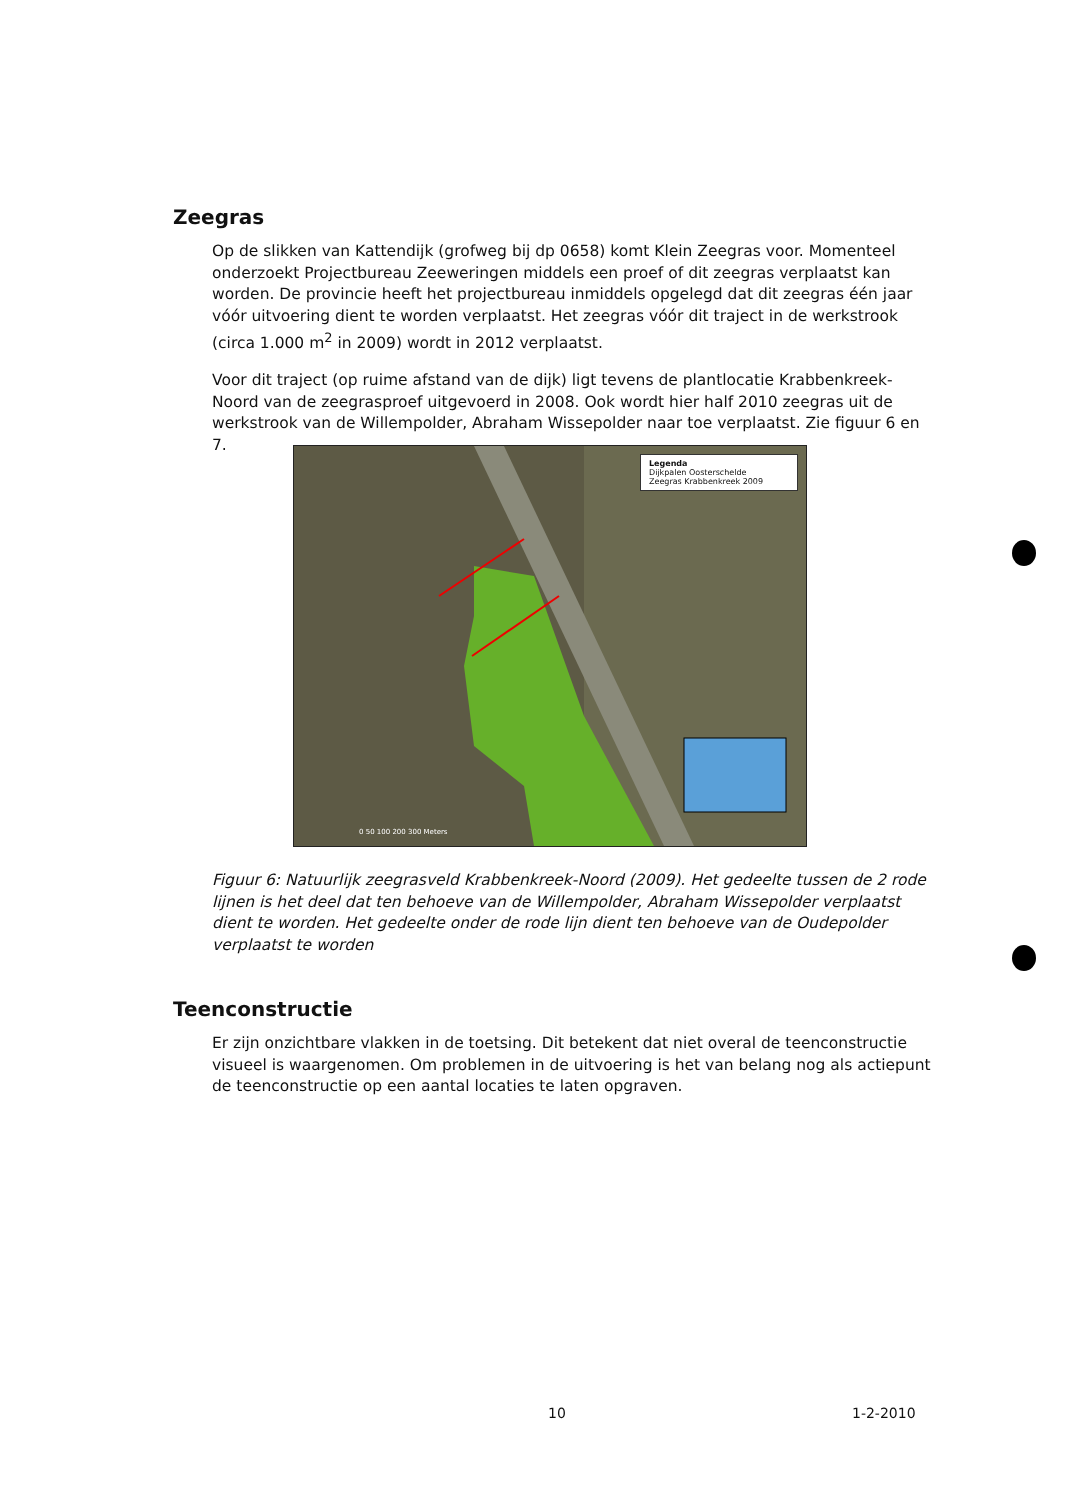Zeegras
Op de slikken van Kattendijk (grofweg bij dp 0658) komt Klein Zeegras voor. Momenteel onderzoekt Projectbureau Zeeweringen middels een proef of dit zeegras verplaatst kan worden. De provincie heeft het projectbureau inmiddels opgelegd dat dit zeegras één jaar vóór uitvoering dient te worden verplaatst. Het zeegras vóór dit traject in de werkstrook (circa 1.000 m<sup>2</sup> in 2009) wordt in 2012 verplaatst.
Voor dit traject (op ruime afstand van de dijk) ligt tevens de plantlocatie Krabbenkreek-Noord van de zeegrasproef uitgevoerd in 2008. Ook wordt hier half 2010 zeegras uit de werkstrook van de Willempolder, Abraham Wissepolder naar toe verplaatst. Zie figuur 6 en 7.
Legenda
Dijkpalen Oosterschelde
Zeegras Krabbenkreek 2009
0 50 100 200 300 Meters
Figuur 6: Natuurlijk zeegrasveld Krabbenkreek-Noord (2009). Het gedeelte tussen de 2 rode lijnen is het deel dat ten behoeve van de Willempolder, Abraham Wissepolder verplaatst dient te worden. Het gedeelte onder de rode lijn dient ten behoeve van de Oudepolder verplaatst te worden
Teenconstructie
Er zijn onzichtbare vlakken in de toetsing. Dit betekent dat niet overal de teenconstructie visueel is waargenomen. Om problemen in de uitvoering is het van belang nog als actiepunt de teenconstructie op een aantal locaties te laten opgraven.
10 1-2-2010